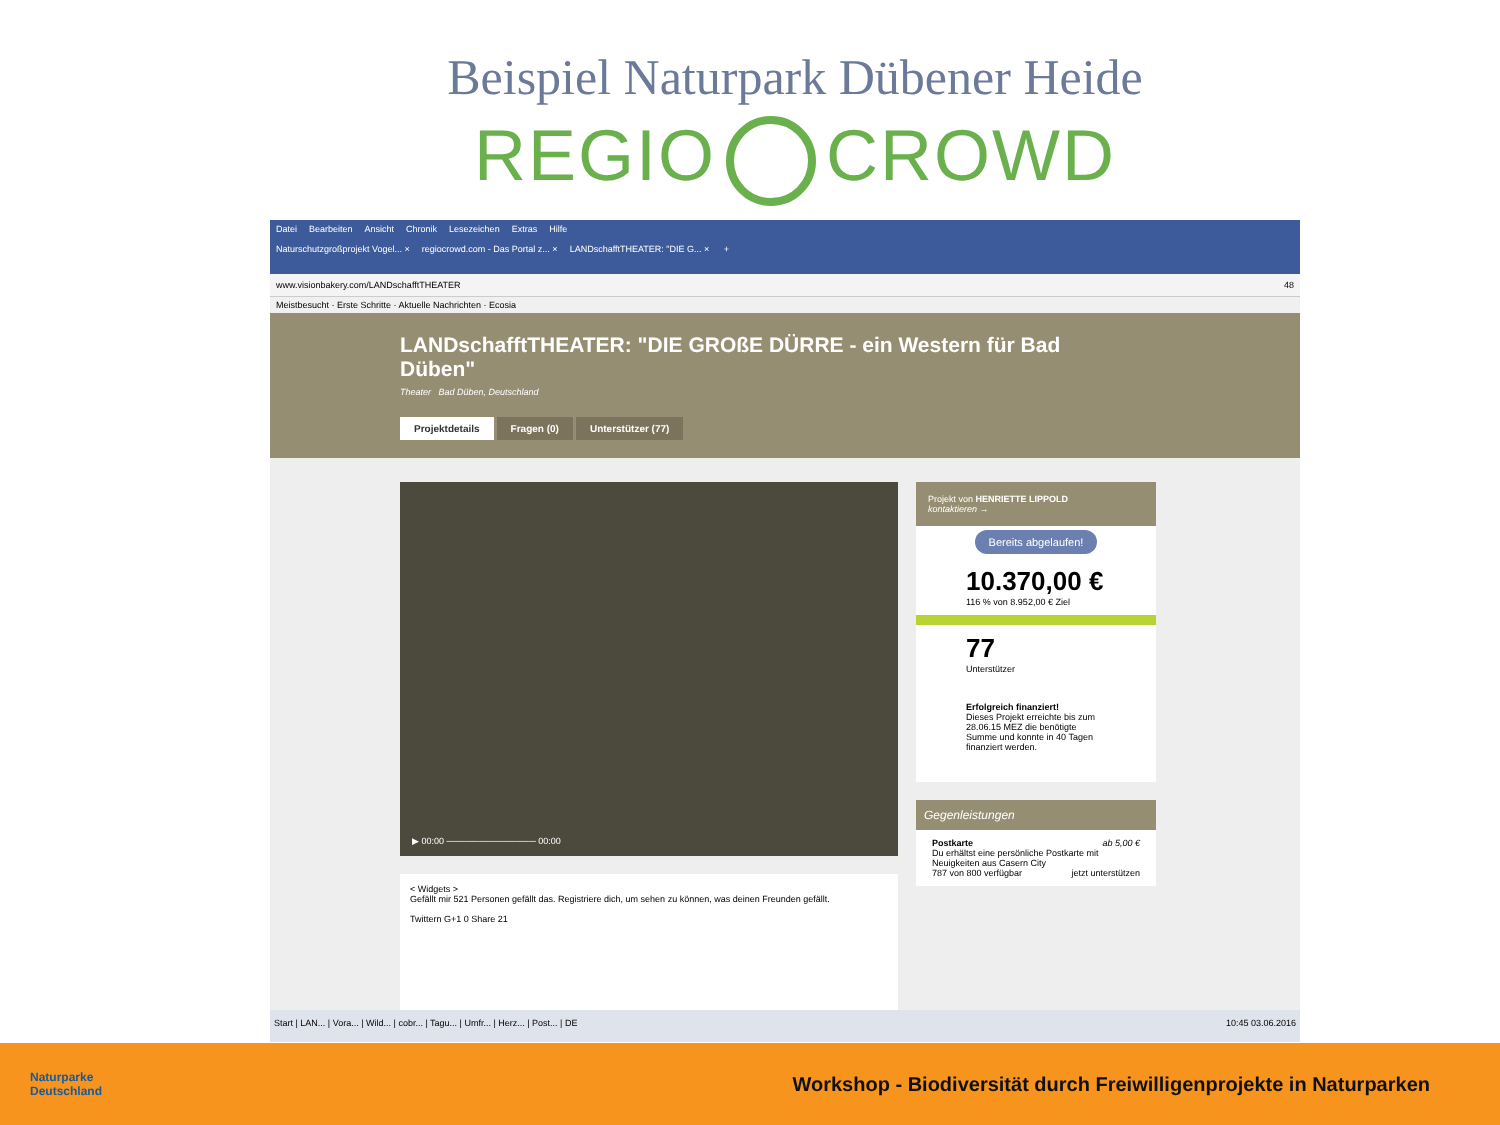Beispiel Naturpark Dübener Heide
REGIO CROWD
Datei Bearbeiten Ansicht Chronik Lesezeichen Extras Hilfe
Naturschutzgroßprojekt Vogel... × regiocrowd.com - Das Portal z... × LANDschafftTHEATER: "DIE G... × +
www.visionbakery.com/LANDschafftTHEATER 48
Meistbesucht · Erste Schritte · Aktuelle Nachrichten · Ecosia
LANDschafftTHEATER: "DIE GROßE DÜRRE - ein Western für Bad Düben"
Theater Bad Düben, Deutschland
Projektdetails Fragen (0) Unterstützer (77)
▶ 00:00 ────────────── 00:00
< Widgets >
Gefällt mir 521 Personen gefällt das. Registriere dich, um sehen zu können, was deinen Freunden gefällt.
Twittern G+1 0 Share 21
Projekt von HENRIETTE LIPPOLD
kontaktieren →
Bereits abgelaufen!
10.370,00 €
116 % von 8.952,00 € Ziel
77
Unterstützer
Erfolgreich finanziert!
Dieses Projekt erreichte bis zum 28.06.15 MEZ die benötigte Summe und konnte in 40 Tagen finanziert werden.
Gegenleistungen
Postkarte ab 5,00 €
Du erhältst eine persönliche Postkarte mit Neuigkeiten aus Casern City
787 von 800 verfügbar jetzt unterstützen
Start | LAN... | Vora... | Wild... | cobr... | Tagu... | Umfr... | Herz... | Post... | DE 10:45 03.06.2016
Naturparke
Deutschland
Workshop - Biodiversität durch Freiwilligenprojekte in Naturparken